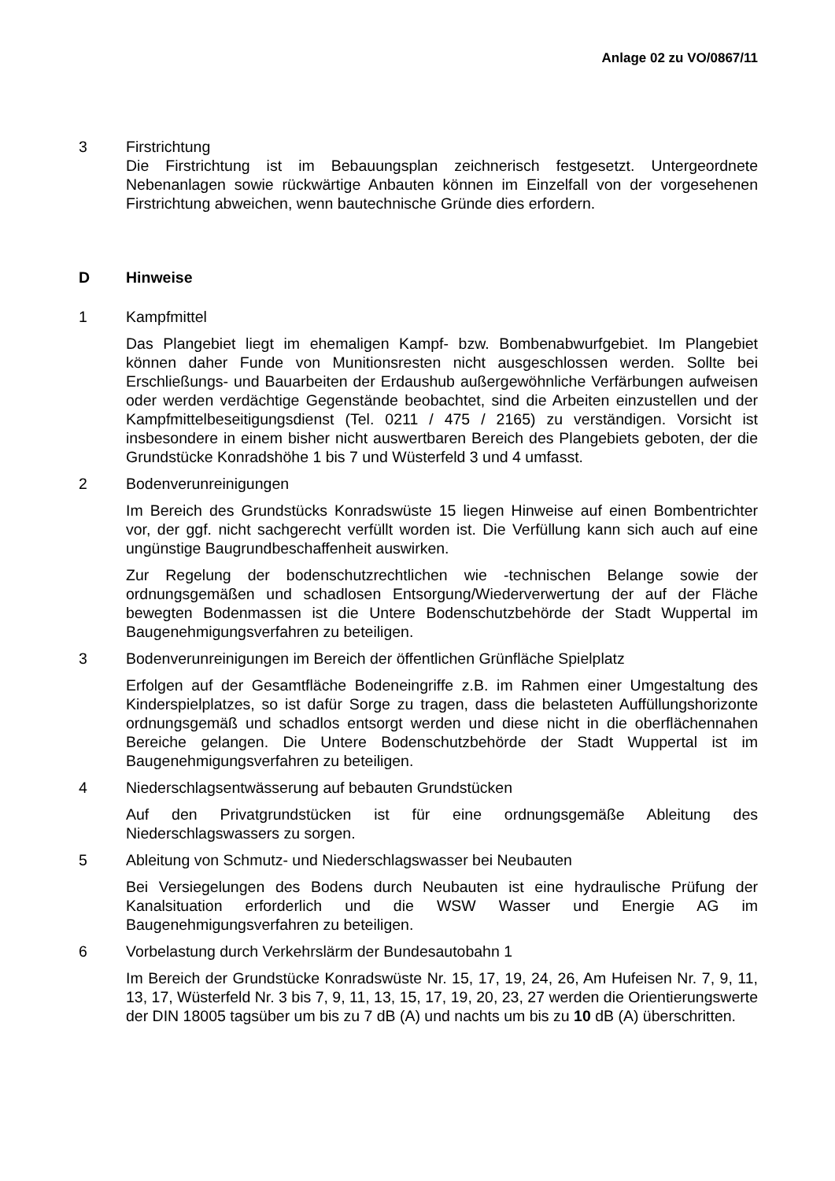Anlage 02 zu VO/0867/11
3 Firstrichtung
Die Firstrichtung ist im Bebauungsplan zeichnerisch festgesetzt. Untergeordnete Nebenanlagen sowie rückwärtige Anbauten können im Einzelfall von der vorgesehenen Firstrichtung abweichen, wenn bautechnische Gründe dies erfordern.
D Hinweise
1 Kampfmittel
Das Plangebiet liegt im ehemaligen Kampf- bzw. Bombenabwurfgebiet. Im Plangebiet können daher Funde von Munitionsresten nicht ausgeschlossen werden. Sollte bei Erschließungs- und Bauarbeiten der Erdaushub außergewöhnliche Verfärbungen aufweisen oder werden verdächtige Gegenstände beobachtet, sind die Arbeiten einzustellen und der Kampfmittelbeseitigungsdienst (Tel. 0211 / 475 / 2165) zu verständigen. Vorsicht ist insbesondere in einem bisher nicht auswertbaren Bereich des Plangebiets geboten, der die Grundstücke Konradshöhe 1 bis 7 und Wüsterfeld 3 und 4 umfasst.
2 Bodenverunreinigungen
Im Bereich des Grundstücks Konradswüste 15 liegen Hinweise auf einen Bombentrichter vor, der ggf. nicht sachgerecht verfüllt worden ist. Die Verfüllung kann sich auch auf eine ungünstige Baugrundbeschaffenheit auswirken.
Zur Regelung der bodenschutzrechtlichen wie -technischen Belange sowie der ordnungsgemäßen und schadlosen Entsorgung/Wiederverwertung der auf der Fläche bewegten Bodenmassen ist die Untere Bodenschutzbehörde der Stadt Wuppertal im Baugenehmigungsverfahren zu beteiligen.
3 Bodenverunreinigungen im Bereich der öffentlichen Grünfläche Spielplatz
Erfolgen auf der Gesamtfläche Bodeneingriffe z.B. im Rahmen einer Umgestaltung des Kinderspielplatzes, so ist dafür Sorge zu tragen, dass die belasteten Auffüllungshorizonte ordnungsgemäß und schadlos entsorgt werden und diese nicht in die oberflächennahen Bereiche gelangen. Die Untere Bodenschutzbehörde der Stadt Wuppertal ist im Baugenehmigungsverfahren zu beteiligen.
4 Niederschlagsentwässerung auf bebauten Grundstücken
Auf den Privatgrundstücken ist für eine ordnungsgemäße Ableitung des Niederschlagswassers zu sorgen.
5 Ableitung von Schmutz- und Niederschlagswasser bei Neubauten
Bei Versiegelungen des Bodens durch Neubauten ist eine hydraulische Prüfung der Kanalsituation erforderlich und die WSW Wasser und Energie AG im Baugenehmigungsverfahren zu beteiligen.
6 Vorbelastung durch Verkehrslärm der Bundesautobahn 1
Im Bereich der Grundstücke Konradswüste Nr. 15, 17, 19, 24, 26, Am Hufeisen Nr. 7, 9, 11, 13, 17, Wüsterfeld Nr. 3 bis 7, 9, 11, 13, 15, 17, 19, 20, 23, 27 werden die Orientierungswerte der DIN 18005 tagsüber um bis zu 7 dB (A) und nachts um bis zu 10 dB (A) überschritten.